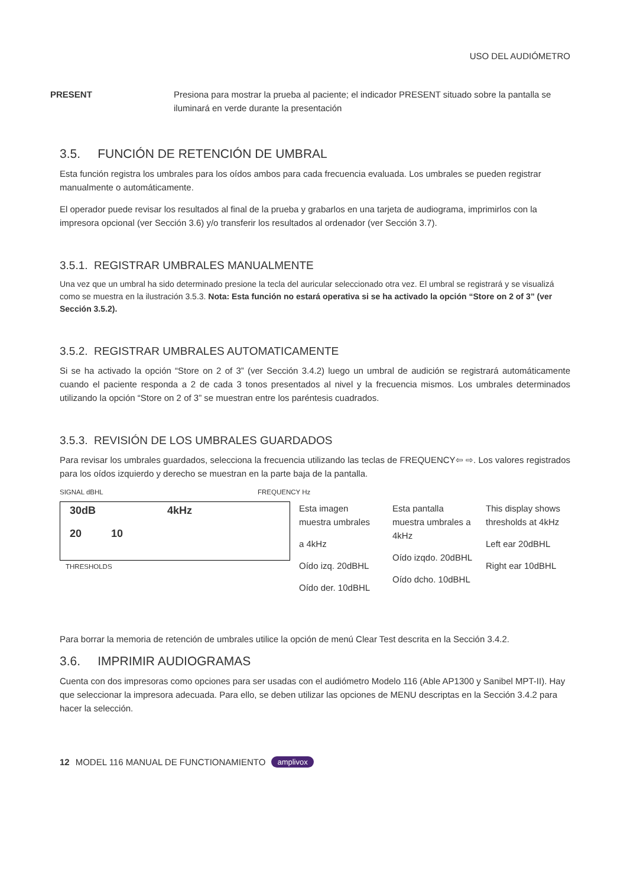USO DEL AUDIÓMETRO
PRESENT Presiona para mostrar la prueba al paciente; el indicador PRESENT situado sobre la pantalla se iluminará en verde durante la presentación
3.5. FUNCIÓN DE RETENCIÓN DE UMBRAL
Esta función registra los umbrales para los oídos ambos para cada frecuencia evaluada. Los umbrales se pueden registrar manualmente o automáticamente.
El operador puede revisar los resultados al final de la prueba y grabarlos en una tarjeta de audiograma, imprimirlos con la impresora opcional (ver Sección 3.6) y/o transferir los resultados al ordenador (ver Sección 3.7).
3.5.1. REGISTRAR UMBRALES MANUALMENTE
Una vez que un umbral ha sido determinado presione la tecla del auricular seleccionado otra vez. El umbral se registrará y se visualizá como se muestra en la ilustración 3.5.3. Nota: Esta función no estará operativa si se ha activado la opción “Store on 2 of 3” (ver Sección 3.5.2).
3.5.2. REGISTRAR UMBRALES AUTOMATICAMENTE
Si se ha activado la opción “Store on 2 of 3” (ver Sección 3.4.2) luego un umbral de audición se registrará automáticamente cuando el paciente responda a 2 de cada 3 tonos presentados al nivel y la frecuencia mismos. Los umbrales determinados utilizando la opción “Store on 2 of 3” se muestran entre los paréntesis cuadrados.
3.5.3. REVISIÓN DE LOS UMBRALES GUARDADOS
Para revisar los umbrales guardados, selecciona la frecuencia utilizando las teclas de FREQUENCY⇦ ⇨. Los valores registrados para los oídos izquierdo y derecho se muestran en la parte baja de la pantalla.
SIGNAL dBHL FREQUENCY Hz
30dB 4kHz
20 10
THRESHOLDS
Esta imagen muestra umbrales
a 4kHz
Oído izq. 20dBHL
Oído der. 10dBHL
Esta pantalla muestra umbrales a 4kHz
Oído izqdo. 20dBHL
Oído dcho. 10dBHL
This display shows thresholds at 4kHz
Left ear 20dBHL
Right ear 10dBHL
Para borrar la memoria de retención de umbrales utilice la opción de menú Clear Test descrita en la Sección 3.4.2.
3.6. IMPRIMIR AUDIOGRAMAS
Cuenta con dos impresoras como opciones para ser usadas con el audiómetro Modelo 116 (Able AP1300 y Sanibel MPT-II). Hay que seleccionar la impresora adecuada. Para ello, se deben utilizar las opciones de MENU descriptas en la Sección 3.4.2 para hacer la selección.
12 MODEL 116 MANUAL DE FUNCTIONAMIENTO amplivox